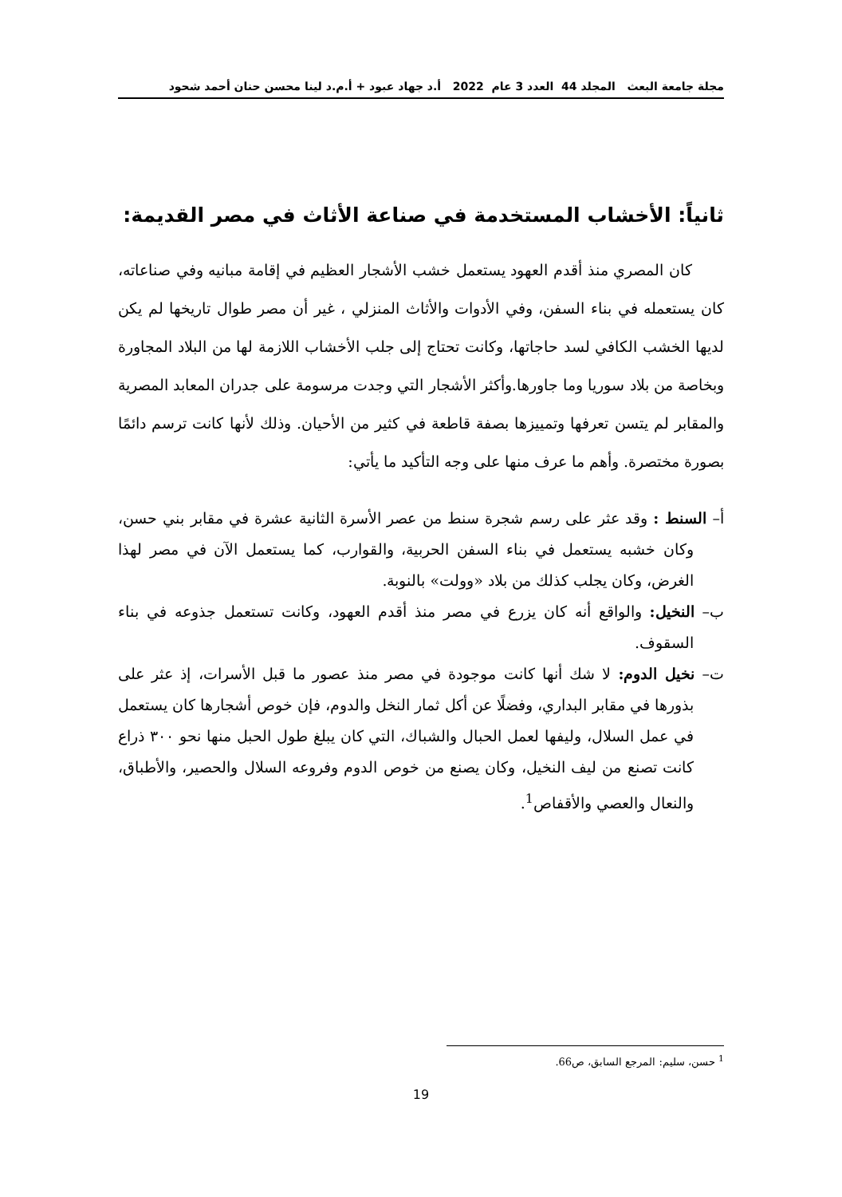مجلة جامعة البعث المجلد 44 العدد 3 عام 2022 أ.د جهاد عبود + أ.م.د لينا محسن حنان أحمد شحود
ثانياً: الأخشاب المستخدمة في صناعة الأثاث في مصر القديمة:
كان المصري منذ أقدم العهود يستعمل خشب الأشجار العظيم في إقامة مبانيه وفي صناعاته، كان يستعمله في بناء السفن، وفي الأدوات والأثاث المنزلي ، غير أن مصر طوال تاريخها لم يكن لديها الخشب الكافي لسد حاجاتها، وكانت تحتاج إلى جلب الأخشاب اللازمة لها من البلاد المجاورة وبخاصة من بلاد سوريا وما جاورها.وأكثر الأشجار التي وجدت مرسومة على جدران المعابد المصرية والمقابر لم يتسن تعرفها وتمييزها بصفة قاطعة في كثير من الأحيان. وذلك لأنها كانت ترسم دائمًا بصورة مختصرة. وأهم ما عرف منها على وجه التأكيد ما يأتي:
أ– السنط : وقد عثر على رسم شجرة سنط من عصر الأسرة الثانية عشرة في مقابر بني حسن، وكان خشبه يستعمل في بناء السفن الحربية، والقوارب، كما يستعمل الآن في مصر لهذا الغرض، وكان يجلب كذلك من بلاد «وولت» بالنوبة.
ب– النخيل: والواقع أنه كان يزرع في مصر منذ أقدم العهود، وكانت تستعمل جذوعه في بناء السقوف.
ت– نخيل الدوم: لا شك أنها كانت موجودة في مصر منذ عصور ما قبل الأسرات، إذ عثر على بذورها في مقابر البداري، وفضلًا عن أكل ثمار النخل والدوم، فإن خوص أشجارها كان يستعمل في عمل السلال، وليفها لعمل الحبال والشباك، التي كان يبلغ طول الحبل منها نحو ٣٠٠ ذراع كانت تصنع من ليف النخيل، وكان يصنع من خوص الدوم وفروعه السلال والحصير، والأطباق، والنعال والعصي والأقفاص<sup>1</sup>.
<sup>1</sup> حسن، سليم: المرجع السابق، ص66.
19